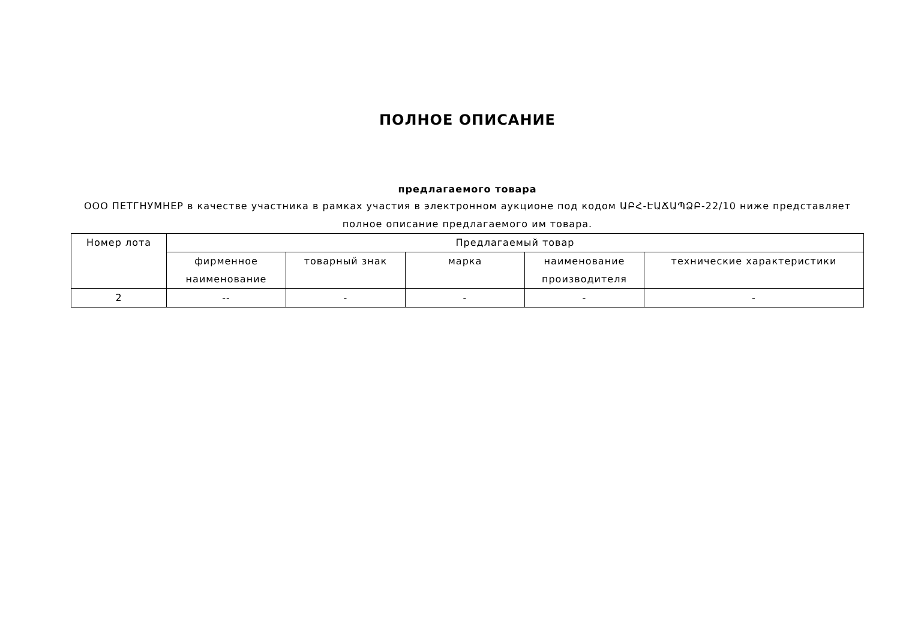ПОЛНОЕ ОПИСАНИЕ
предлагаемого товара
ООО ПЕТГНУМНЕР в качестве участника в рамках участия в электронном аукционе под кодом ԱԲՀ-ԷԱՃԱՊՁԲ-22/10 ниже представляет полное описание предлагаемого им товара.
| Номер лота | Предлагаемый товар | | | | |
| --- | --- | --- | --- | --- | --- |
| | фирменное наименование | товарный знак | марка | наименование производителя | технические характеристики |
| 2 | -- | - | - | - | - |